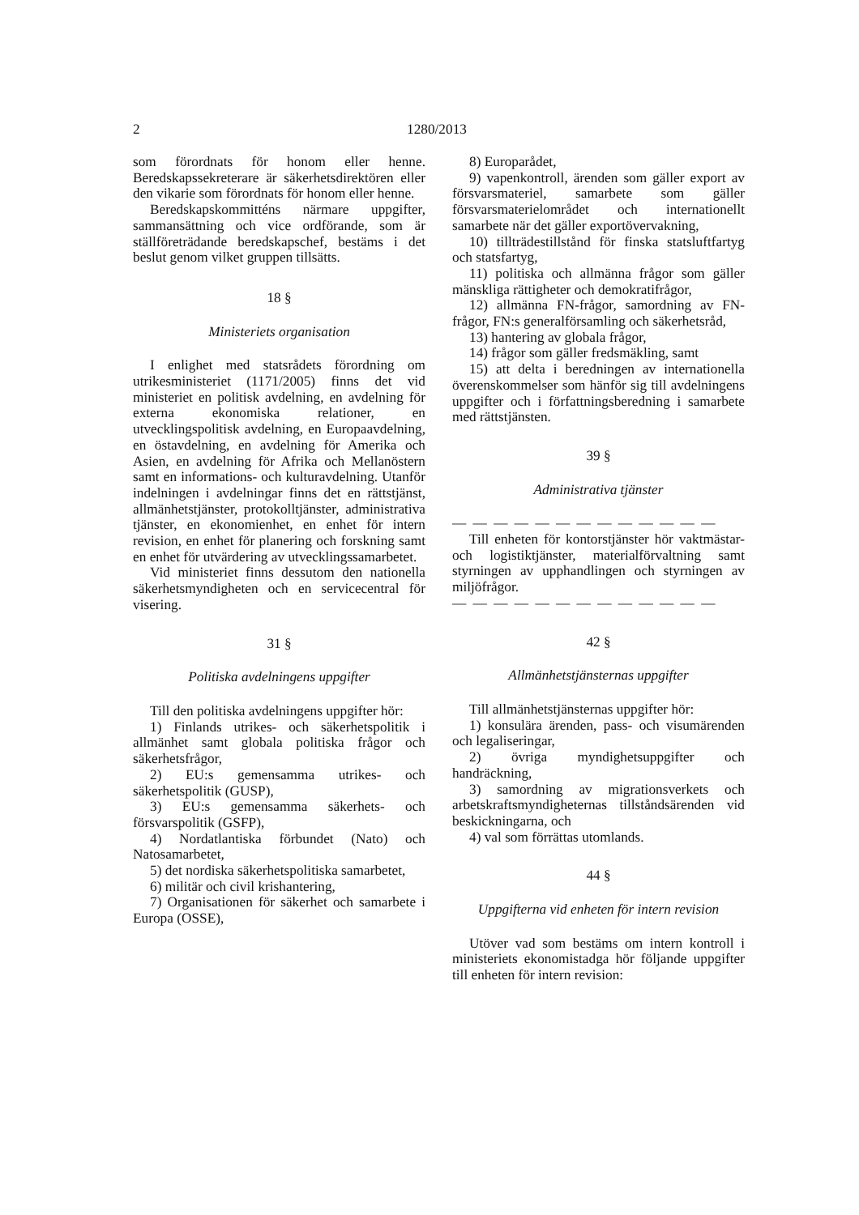2 1280/2013
som förordnats för honom eller henne. Beredskapssekreterare är säkerhetsdirektören eller den vikarie som förordnats för honom eller henne.
Beredskapskommitténs närmare uppgifter, sammansättning och vice ordförande, som är ställföreträdande beredskapschef, bestäms i det beslut genom vilket gruppen tillsätts.
18 §
Ministeriets organisation
I enlighet med statsrådets förordning om utrikesministeriet (1171/2005) finns det vid ministeriet en politisk avdelning, en avdelning för externa ekonomiska relationer, en utvecklingspolitisk avdelning, en Europaavdelning, en östavdelning, en avdelning för Amerika och Asien, en avdelning för Afrika och Mellanöstern samt en informations- och kulturavdelning. Utanför indelningen i avdelningar finns det en rättstjänst, allmänhetstjänster, protokolltjänster, administrativa tjänster, en ekonomienhet, en enhet för intern revision, en enhet för planering och forskning samt en enhet för utvärdering av utvecklingssamarbetet.
Vid ministeriet finns dessutom den nationella säkerhetsmyndigheten och en servicecentral för visering.
31 §
Politiska avdelningens uppgifter
Till den politiska avdelningens uppgifter hör:
1) Finlands utrikes- och säkerhetspolitik i allmänhet samt globala politiska frågor och säkerhetsfrågor,
2) EU:s gemensamma utrikes- och säkerhetspolitik (GUSP),
3) EU:s gemensamma säkerhets- och försvarspolitik (GSFP),
4) Nordatlantiska förbundet (Nato) och Natosamarbetet,
5) det nordiska säkerhetspolitiska samarbetet,
6) militär och civil krishantering,
7) Organisationen för säkerhet och samarbete i Europa (OSSE),
8) Europarådet,
9) vapenkontroll, ärenden som gäller export av försvarsmateriel, samarbete som gäller försvarsmaterielområdet och internationellt samarbete när det gäller exportövervakning,
10) tillträdestillstånd för finska statsluftfartyg och statsfartyg,
11) politiska och allmänna frågor som gäller mänskliga rättigheter och demokratifrågor,
12) allmänna FN-frågor, samordning av FN-frågor, FN:s generalförsamling och säkerhetsråd,
13) hantering av globala frågor,
14) frågor som gäller fredsmäkling, samt
15) att delta i beredningen av internationella överenskommelser som hänför sig till avdelningens uppgifter och i författningsberedning i samarbete med rättstjänsten.
39 §
Administrativa tjänster
— — — — — — — — — — — — —
Till enheten för kontorstjänster hör vaktmästar- och logistiktjänster, materialförvaltning samt styrningen av upphandlingen och styrningen av miljöfrågor.
— — — — — — — — — — — — —
42 §
Allmänhetstjänsternas uppgifter
Till allmänhetstjänsternas uppgifter hör:
1) konsulära ärenden, pass- och visumärenden och legaliseringar,
2) övriga myndighetsuppgifter och handräckning,
3) samordning av migrationsverkets och arbetskraftsmyndigheternas tillståndsärenden vid beskickningarna, och
4) val som förrättas utomlands.
44 §
Uppgifterna vid enheten för intern revision
Utöver vad som bestäms om intern kontroll i ministeriets ekonomistadga hör följande uppgifter till enheten för intern revision: